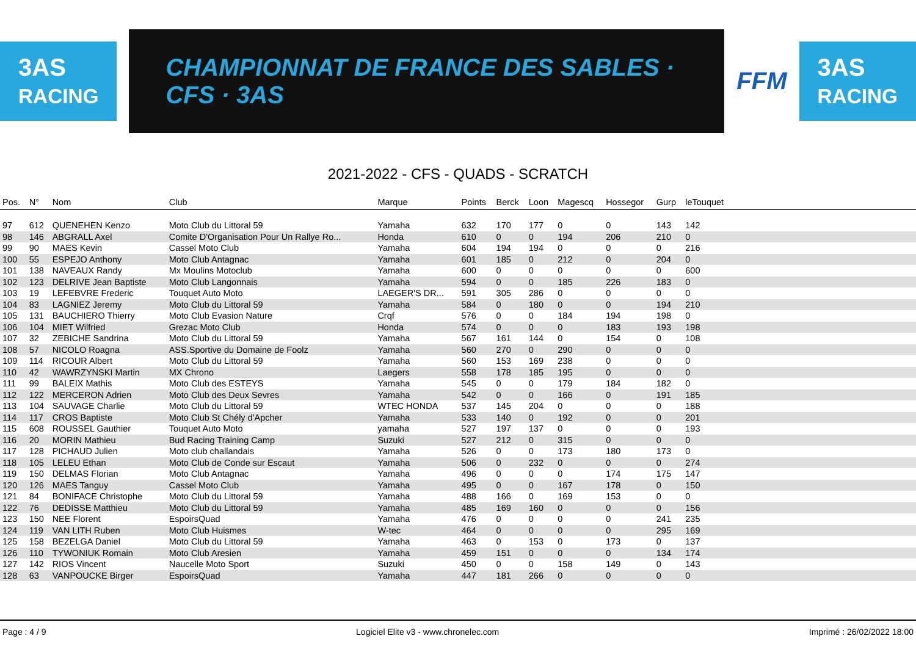3AS
RACING
CHAMPIONNAT DE FRANCE DES SABLES · CFS · 3AS
FFM
3AS
RACING
2021-2022 - CFS - QUADS - SCRATCH
| Pos. | N° | Nom | Club | Marque | Points | Berck | Loon | Magescq | Hossegor | Gurp | leTouquet | |
| --- | --- | --- | --- | --- | --- | --- | --- | --- | --- | --- | --- | --- |
| 97 | 612 | QUENEHEN Kenzo | Moto Club du Littoral 59 | Yamaha | 632 | 170 | 177 | 0 | 0 | 143 | 142 | |
| 98 | 146 | ABGRALL Axel | Comite D'Organisation Pour Un Rallye Ro... | Honda | 610 | 0 | 0 | 194 | 206 | 210 | 0 | |
| 99 | 90 | MAES Kevin | Cassel Moto Club | Yamaha | 604 | 194 | 194 | 0 | 0 | 0 | 216 | |
| 100 | 55 | ESPEJO Anthony | Moto Club Antagnac | Yamaha | 601 | 185 | 0 | 212 | 0 | 204 | 0 | |
| 101 | 138 | NAVEAUX Randy | Mx Moulins Motoclub | Yamaha | 600 | 0 | 0 | 0 | 0 | 0 | 600 | |
| 102 | 123 | DELRIVE Jean Baptiste | Moto Club Langonnais | Yamaha | 594 | 0 | 0 | 185 | 226 | 183 | 0 | |
| 103 | 19 | LEFEBVRE Frederic | Touquet Auto Moto | LAEGER'S DR... | 591 | 305 | 286 | 0 | 0 | 0 | 0 | |
| 104 | 83 | LAGNIEZ Jeremy | Moto Club du Littoral 59 | Yamaha | 584 | 0 | 180 | 0 | 0 | 194 | 210 | |
| 105 | 131 | BAUCHIERO Thierry | Moto Club Evasion Nature | Crqf | 576 | 0 | 0 | 184 | 194 | 198 | 0 | |
| 106 | 104 | MIET Wilfried | Grezac Moto Club | Honda | 574 | 0 | 0 | 0 | 183 | 193 | 198 | |
| 107 | 32 | ZEBICHE Sandrina | Moto Club du Littoral 59 | Yamaha | 567 | 161 | 144 | 0 | 154 | 0 | 108 | |
| 108 | 57 | NICOLO Roagna | ASS.Sportive du Domaine de Foolz | Yamaha | 560 | 270 | 0 | 290 | 0 | 0 | 0 | |
| 109 | 114 | RICOUR Albert | Moto Club du Littoral 59 | Yamaha | 560 | 153 | 169 | 238 | 0 | 0 | 0 | |
| 110 | 42 | WAWRZYNSKI Martin | MX Chrono | Laegers | 558 | 178 | 185 | 195 | 0 | 0 | 0 | |
| 111 | 99 | BALEIX Mathis | Moto Club des ESTEYS | Yamaha | 545 | 0 | 0 | 179 | 184 | 182 | 0 | |
| 112 | 122 | MERCERON Adrien | Moto Club des Deux Sevres | Yamaha | 542 | 0 | 0 | 166 | 0 | 191 | 185 | |
| 113 | 104 | SAUVAGE Charlie | Moto Club du Littoral 59 | WTEC HONDA | 537 | 145 | 204 | 0 | 0 | 0 | 188 | |
| 114 | 117 | CROS Baptiste | Moto Club St Chély d'Apcher | Yamaha | 533 | 140 | 0 | 192 | 0 | 0 | 201 | |
| 115 | 608 | ROUSSEL Gauthier | Touquet Auto Moto | yamaha | 527 | 197 | 137 | 0 | 0 | 0 | 193 | |
| 116 | 20 | MORIN Mathieu | Bud Racing Training Camp | Suzuki | 527 | 212 | 0 | 315 | 0 | 0 | 0 | |
| 117 | 128 | PICHAUD Julien | Moto club challandais | Yamaha | 526 | 0 | 0 | 173 | 180 | 173 | 0 | |
| 118 | 105 | LELEU Ethan | Moto Club de Conde sur Escaut | Yamaha | 506 | 0 | 232 | 0 | 0 | 0 | 274 | |
| 119 | 150 | DELMAS Florian | Moto Club Antagnac | Yamaha | 496 | 0 | 0 | 0 | 174 | 175 | 147 | |
| 120 | 126 | MAES Tanguy | Cassel Moto Club | Yamaha | 495 | 0 | 0 | 167 | 178 | 0 | 150 | |
| 121 | 84 | BONIFACE Christophe | Moto Club du Littoral 59 | Yamaha | 488 | 166 | 0 | 169 | 153 | 0 | 0 | |
| 122 | 76 | DEDISSE Matthieu | Moto Club du Littoral 59 | Yamaha | 485 | 169 | 160 | 0 | 0 | 0 | 156 | |
| 123 | 150 | NEE Florent | EspoirsQuad | Yamaha | 476 | 0 | 0 | 0 | 0 | 241 | 235 | |
| 124 | 119 | VAN LITH Ruben | Moto Club Huismes | W-tec | 464 | 0 | 0 | 0 | 0 | 295 | 169 | |
| 125 | 158 | BEZELGA Daniel | Moto Club du Littoral 59 | Yamaha | 463 | 0 | 153 | 0 | 173 | 0 | 137 | |
| 126 | 110 | TYWONIUK Romain | Moto Club Aresien | Yamaha | 459 | 151 | 0 | 0 | 0 | 134 | 174 | |
| 127 | 142 | RIOS Vincent | Naucelle Moto Sport | Suzuki | 450 | 0 | 0 | 158 | 149 | 0 | 143 | |
| 128 | 63 | VANPOUCKE Birger | EspoirsQuad | Yamaha | 447 | 181 | 266 | 0 | 0 | 0 | 0 | |
Page : 4 / 9 Logiciel Elite v3 - www.chronelec.com Imprimé : 26/02/2022 18:00